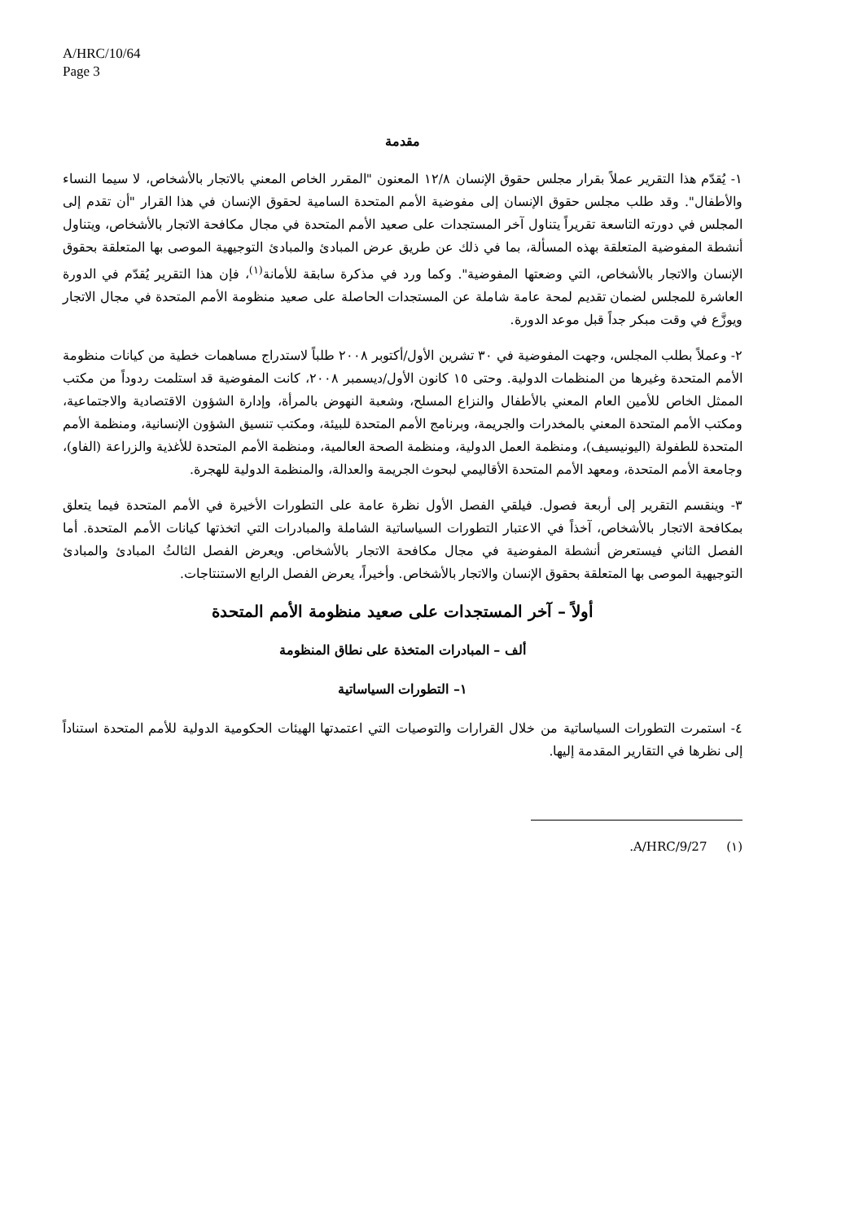A/HRC/10/64
Page 3
مقدمة
١- يُقدّم هذا التقرير عملاً بقرار مجلس حقوق الإنسان ١٢/٨ المعنون "المقرر الخاص المعني بالاتجار بالأشخاص، لا سيما النساء والأطفال". وقد طلب مجلس حقوق الإنسان إلى مفوضية الأمم المتحدة السامية لحقوق الإنسان في هذا القرار "أن تقدم إلى المجلس في دورته التاسعة تقريراً يتناول آخر المستجدات على صعيد الأمم المتحدة في مجال مكافحة الاتجار بالأشخاص، ويتناول أنشطة المفوضية المتعلقة بهذه المسألة، بما في ذلك عن طريق عرض المبادئ والمبادئ التوجيهية الموصى بها المتعلقة بحقوق الإنسان والاتجار بالأشخاص، التي وضعتها المفوضية". وكما ورد في مذكرة سابقة للأمانة<sup>(١)</sup>، فإن هذا التقرير يُقدّم في الدورة العاشرة للمجلس لضمان تقديم لمحة عامة شاملة عن المستجدات الحاصلة على صعيد منظومة الأمم المتحدة في مجال الاتجار ويوزَّع في وقت مبكر جداً قبل موعد الدورة.
٢- وعملاً بطلب المجلس، وجهت المفوضية في ٣٠ تشرين الأول/أكتوبر ٢٠٠٨ طلباً لاستدراج مساهمات خطية من كيانات منظومة الأمم المتحدة وغيرها من المنظمات الدولية. وحتى ١٥ كانون الأول/ديسمبر ٢٠٠٨، كانت المفوضية قد استلمت ردوداً من مكتب الممثل الخاص للأمين العام المعني بالأطفال والنزاع المسلح، وشعبة النهوض بالمرأة، وإدارة الشؤون الاقتصادية والاجتماعية، ومكتب الأمم المتحدة المعني بالمخدرات والجريمة، وبرنامج الأمم المتحدة للبيئة، ومكتب تنسيق الشؤون الإنسانية، ومنظمة الأمم المتحدة للطفولة (اليونيسيف)، ومنظمة العمل الدولية، ومنظمة الصحة العالمية، ومنظمة الأمم المتحدة للأغذية والزراعة (الفاو)، وجامعة الأمم المتحدة، ومعهد الأمم المتحدة الأقاليمي لبحوث الجريمة والعدالة، والمنظمة الدولية للهجرة.
٣- وينقسم التقرير إلى أربعة فصول. فيلقي الفصل الأول نظرة عامة على التطورات الأخيرة في الأمم المتحدة فيما يتعلق بمكافحة الاتجار بالأشخاص، آخذاً في الاعتبار التطورات السياساتية الشاملة والمبادرات التي اتخذتها كيانات الأمم المتحدة. أما الفصل الثاني فيستعرض أنشطة المفوضية في مجال مكافحة الاتجار بالأشخاص. ويعرض الفصل الثالثُ المبادئ والمبادئ التوجيهية الموصى بها المتعلقة بحقوق الإنسان والاتجار بالأشخاص. وأخيراً، يعرض الفصل الرابع الاستنتاجات.
أولاً – آخر المستجدات على صعيد منظومة الأمم المتحدة
ألف – المبادرات المتخذة على نطاق المنظومة
١– التطورات السياساتية
٤- استمرت التطورات السياساتية من خلال القرارات والتوصيات التي اعتمدتها الهيئات الحكومية الدولية للأمم المتحدة استناداً إلى نظرها في التقارير المقدمة إليها.
(١) A/HRC/9/27.